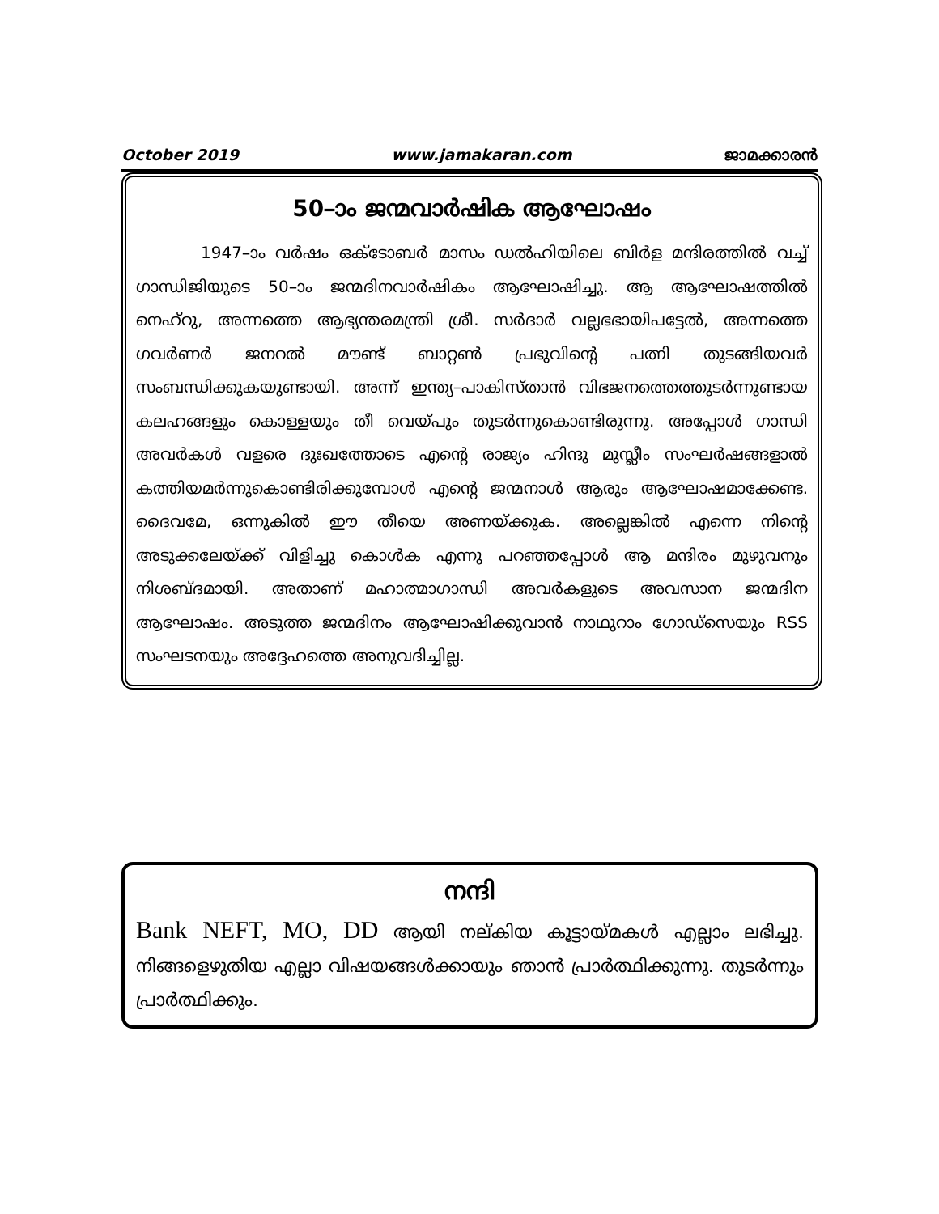October 2019 www.jamakaran.com ജാമക്കാരൻ
50–ാം ജന്മവാർഷിക ആഘോഷം
1947–ാം വർഷം ഒക്ടോബർ മാസം ഡൽഹിയിലെ ബിർള മന്ദിരത്തിൽ വച്ച് ഗാന്ധിജിയുടെ 50–ാം ജന്മദിനവാർഷികം ആഘോഷിച്ചു. ആ ആഘോഷത്തിൽ നെഹ്റു, അന്നത്തെ ആഭ്യന്തരമന്ത്രി ശ്രീ. സർദാർ വല്ലഭഭായിപട്ടേൽ, അന്നത്തെ ഗവർണർ ജനറൽ മൗണ്ട് ബാറ്റൺ പ്രഭുവിന്റെ പത്നി തുടങ്ങിയവർ സംബന്ധിക്കുകയുണ്ടായി. അന്ന് ഇന്ത്യ–പാകിസ്താൻ വിഭജനത്തെത്തുടർന്നുണ്ടായ കലഹങ്ങളും കൊള്ളയും തീ വെയ്പും തുടർന്നുകൊണ്ടിരുന്നു. അപ്പോൾ ഗാന്ധി അവർകൾ വളരെ ദുഃഖത്തോടെ എന്റെ രാജ്യം ഹിന്ദു മുസ്ലീം സംഘർഷങ്ങളാൽ കത്തിയമർന്നുകൊണ്ടിരിക്കുമ്പോൾ എന്റെ ജന്മനാൾ ആരും ആഘോഷമാക്കേണ്ട. ദൈവമേ, ഒന്നുകിൽ ഈ തീയെ അണയ്ക്കുക. അല്ലെങ്കിൽ എന്നെ നിന്റെ അടുക്കലേയ്ക്ക് വിളിച്ചു കൊൾക എന്നു പറഞ്ഞപ്പോൾ ആ മന്ദിരം മുഴുവനും നിശബ്ദമായി. അതാണ് മഹാത്മാഗാന്ധി അവർകളുടെ അവസാന ജന്മദിന ആഘോഷം. അടുത്ത ജന്മദിനം ആഘോഷിക്കുവാൻ നാഥുറാം ഗോഡ്സെയും RSS സംഘടനയും അദ്ദേഹത്തെ അനുവദിച്ചില്ല.
നന്ദി
Bank NEFT, MO, DD ആയി നല്കിയ കൂട്ടായ്മകൾ എല്ലാം ലഭിച്ചു. നിങ്ങളെഴുതിയ എല്ലാ വിഷയങ്ങൾക്കായും ഞാൻ പ്രാർത്ഥിക്കുന്നു. തുടർന്നും പ്രാർത്ഥിക്കും.